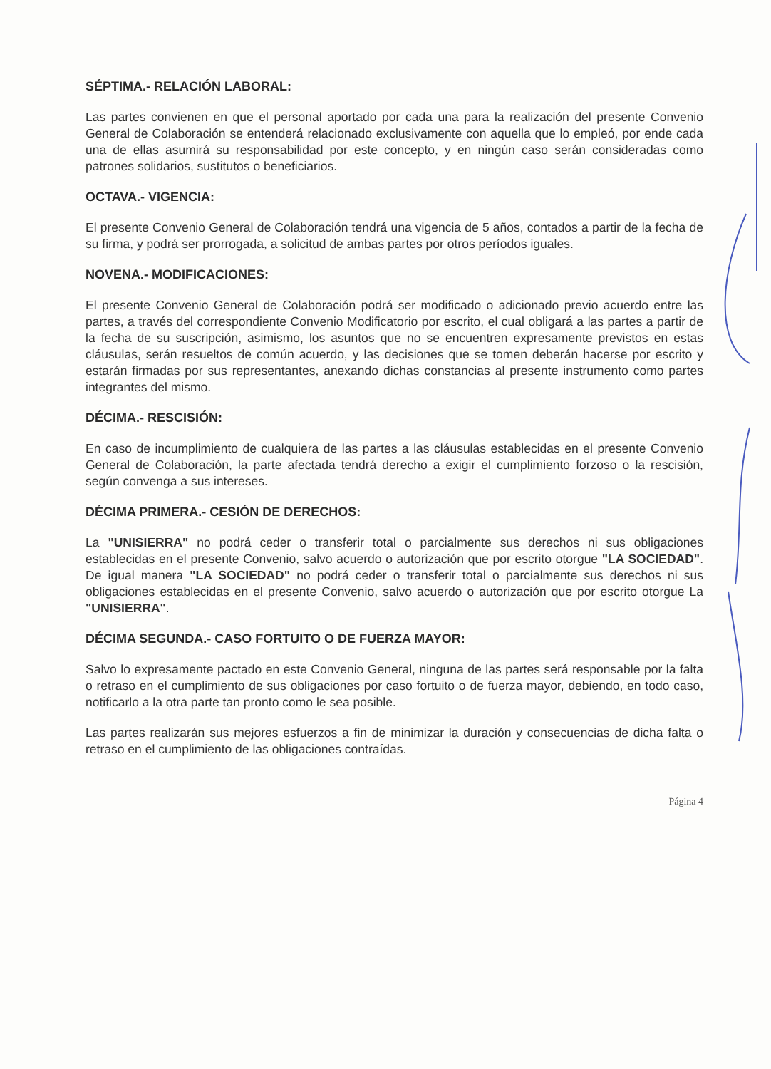SÉPTIMA.- RELACIÓN LABORAL:
Las partes convienen en que el personal aportado por cada una para la realización del presente Convenio General de Colaboración se entenderá relacionado exclusivamente con aquella que lo empleó, por ende cada una de ellas asumirá su responsabilidad por este concepto, y en ningún caso serán consideradas como patrones solidarios, sustitutos o beneficiarios.
OCTAVA.- VIGENCIA:
El presente Convenio General de Colaboración tendrá una vigencia de 5 años, contados a partir de la fecha de su firma, y podrá ser prorrogada, a solicitud de ambas partes por otros períodos iguales.
NOVENA.- MODIFICACIONES:
El presente Convenio General de Colaboración podrá ser modificado o adicionado previo acuerdo entre las partes, a través del correspondiente Convenio Modificatorio por escrito, el cual obligará a las partes a partir de la fecha de su suscripción, asimismo, los asuntos que no se encuentren expresamente previstos en estas cláusulas, serán resueltos de común acuerdo, y las decisiones que se tomen deberán hacerse por escrito y estarán firmadas por sus representantes, anexando dichas constancias al presente instrumento como partes integrantes del mismo.
DÉCIMA.- RESCISIÓN:
En caso de incumplimiento de cualquiera de las partes a las cláusulas establecidas en el presente Convenio General de Colaboración, la parte afectada tendrá derecho a exigir el cumplimiento forzoso o la rescisión, según convenga a sus intereses.
DÉCIMA PRIMERA.- CESIÓN DE DERECHOS:
La "UNISIERRA" no podrá ceder o transferir total o parcialmente sus derechos ni sus obligaciones establecidas en el presente Convenio, salvo acuerdo o autorización que por escrito otorgue "LA SOCIEDAD". De igual manera "LA SOCIEDAD" no podrá ceder o transferir total o parcialmente sus derechos ni sus obligaciones establecidas en el presente Convenio, salvo acuerdo o autorización que por escrito otorgue La "UNISIERRA".
DÉCIMA SEGUNDA.- CASO FORTUITO O DE FUERZA MAYOR:
Salvo lo expresamente pactado en este Convenio General, ninguna de las partes será responsable por la falta o retraso en el cumplimiento de sus obligaciones por caso fortuito o de fuerza mayor, debiendo, en todo caso, notificarlo a la otra parte tan pronto como le sea posible.
Las partes realizarán sus mejores esfuerzos a fin de minimizar la duración y consecuencias de dicha falta o retraso en el cumplimiento de las obligaciones contraídas.
Página 4